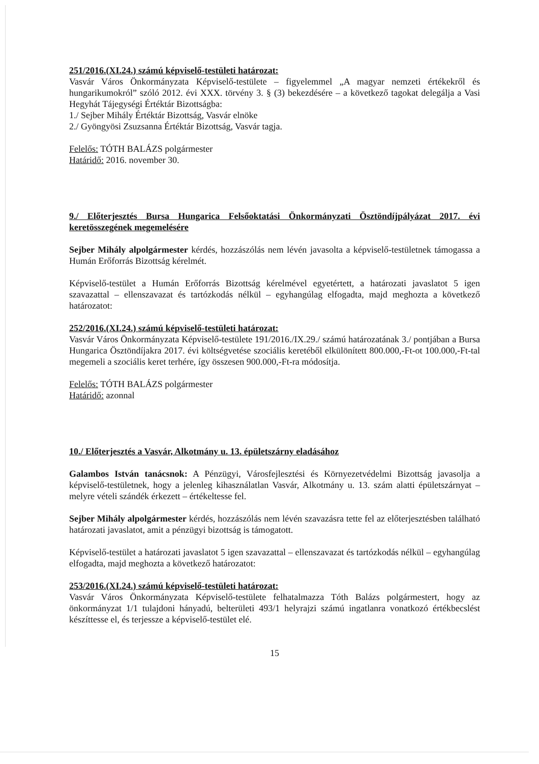251/2016.(XI.24.) számú képviselő-testületi határozat:
Vasvár Város Önkormányzata Képviselő-testülete – figyelemmel „A magyar nemzeti értékekről és hungarikumokról” szóló 2012. évi XXX. törvény 3. § (3) bekezdésére – a következő tagokat delegálja a Vasi Hegyhát Tájegységi Értéktár Bizottságba:
1./ Sejber Mihály Értéktár Bizottság, Vasvár elnöke
2./ Gyöngyösi Zsuzsanna Értéktár Bizottság, Vasvár tagja.
Felelős: TÓTH BALÁZS polgármester
Határidő: 2016. november 30.
9./ Előterjesztés Bursa Hungarica Felsőoktatási Önkormányzati Ösztöndíjpályázat 2017. évi keretösszegének megemelésére
Sejber Mihály alpolgármester kérdés, hozzászólás nem lévén javasolta a képviselő-testületnek támogassa a Humán Erőforrás Bizottság kérelmét.
Képviselő-testület a Humán Erőforrás Bizottság kérelmével egyetértett, a határozati javaslatot 5 igen szavazattal – ellenszavazat és tartózkodás nélkül – egyhangúlag elfogadta, majd meghozta a következő határozatot:
252/2016.(XI.24.) számú képviselő-testületi határozat:
Vasvár Város Önkormányzata Képviselő-testülete 191/2016./IX.29./ számú határozatának 3./ pontjában a Bursa Hungarica Ösztöndíjakra 2017. évi költségvetése szociális keretéből elkülönített 800.000,-Ft-ot 100.000,-Ft-tal megemeli a szociális keret terhére, így összesen 900.000,-Ft-ra módosítja.
Felelős: TÓTH BALÁZS polgármester
Határidő: azonnal
10./ Előterjesztés a Vasvár, Alkotmány u. 13. épületszárny eladásához
Galambos István tanácsnok: A Pénzügyi, Városfejlesztési és Környezetvédelmi Bizottság javasolja a képviselő-testületnek, hogy a jelenleg kihasználatlan Vasvár, Alkotmány u. 13. szám alatti épületszárnyat – melyre vételi szándék érkezett – értékeltesse fel.
Sejber Mihály alpolgármester kérdés, hozzászólás nem lévén szavazásra tette fel az előterjesztésben található határozati javaslatot, amit a pénzügyi bizottság is támogatott.
Képviselő-testület a határozati javaslatot 5 igen szavazattal – ellenszavazat és tartózkodás nélkül – egyhangúlag elfogadta, majd meghozta a következő határozatot:
253/2016.(XI.24.) számú képviselő-testületi határozat:
Vasvár Város Önkormányzata Képviselő-testülete felhatalmazza Tóth Balázs polgármestert, hogy az önkormányzat 1/1 tulajdoni hányadú, belterületi 493/1 helyrajzi számú ingatlanra vonatkozó értékbecslést készíttesse el, és terjessze a képviselő-testület elé.
15